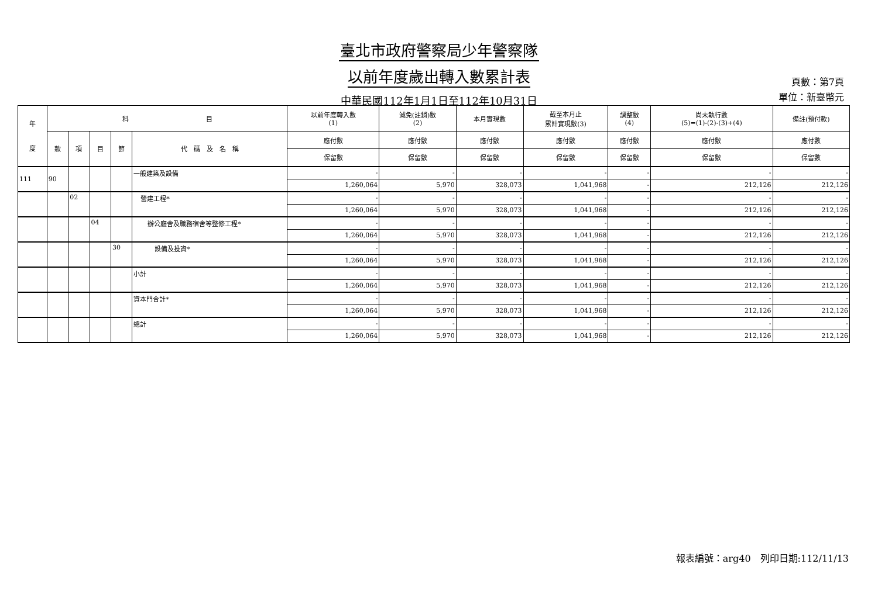臺北市政府警察局少年警察隊
以前年度歲出轉入數累計表
中華民國112年1月1日至112年10月31日
頁數：第7頁
單位：新臺幣元
| 年 度 | 科 目 | | | | | 以前年度轉入數 (1) | 減免(註銷)數 (2) | 本月實現數 | 截至本月止 累計實現數(3) | 調整數 (4) | 尚未執行數 (5)=(1)-(2)-(3)+(4) | 備註(預付款) |
| --- | --- | --- | --- | --- | --- | --- | --- | --- | --- | --- | --- | --- |
| | 款 | 項 | 目 | 節 | 代 碼 及 名 稱 | 應付數 | 應付數 | 應付數 | 應付數 | 應付數 | 應付數 | 應付數 |
| | | | | | | 保留數 | 保留數 | 保留數 | 保留數 | 保留數 | 保留數 | 保留數 |
| 111 | 90 | | | | 一般建築及設備 | - | - | - | - | - | - | - |
| | | | | | | 1,260,064 | 5,970 | 328,073 | 1,041,968 | - | 212,126 | 212,126 |
| | | 02 | | | 營建工程* | - | - | - | - | - | - | - |
| | | | | | | 1,260,064 | 5,970 | 328,073 | 1,041,968 | - | 212,126 | 212,126 |
| | | | 04 | | 辦公廳舍及職務宿舍等整修工程* | - | - | - | - | - | - | - |
| | | | | | | 1,260,064 | 5,970 | 328,073 | 1,041,968 | - | 212,126 | 212,126 |
| | | | | 30 | 設備及投資* | - | - | - | - | - | - | - |
| | | | | | | 1,260,064 | 5,970 | 328,073 | 1,041,968 | - | 212,126 | 212,126 |
| | | | | | 小計 | - | - | - | - | - | - | - |
| | | | | | | 1,260,064 | 5,970 | 328,073 | 1,041,968 | - | 212,126 | 212,126 |
| | | | | | 資本門合計* | - | - | - | - | - | - | - |
| | | | | | | 1,260,064 | 5,970 | 328,073 | 1,041,968 | - | 212,126 | 212,126 |
| | | | | | 總計 | - | - | - | - | - | - | - |
| | | | | | | 1,260,064 | 5,970 | 328,073 | 1,041,968 | - | 212,126 | 212,126 |
報表編號：arg40　列印日期:112/11/13